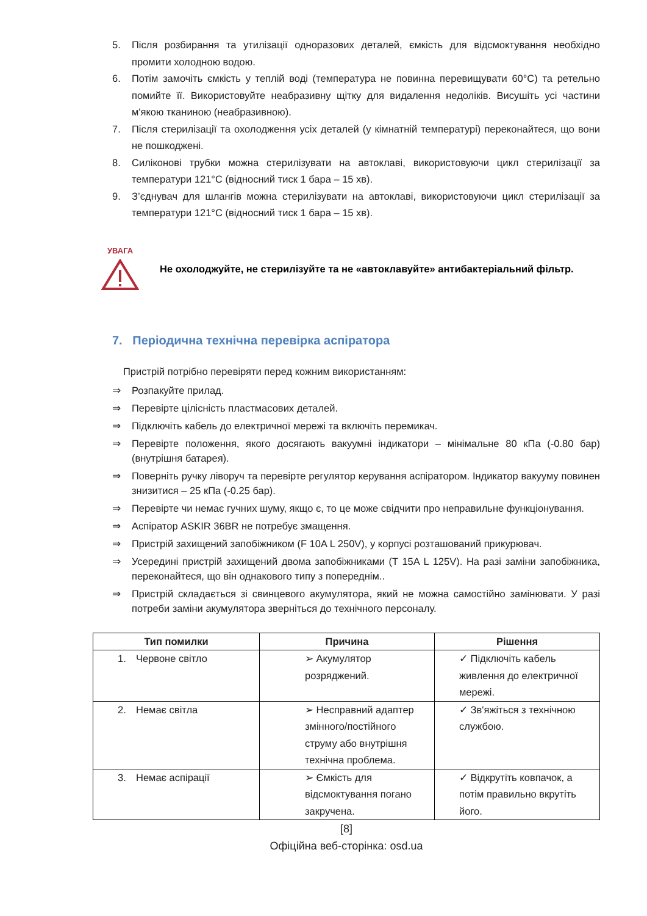5. Після розбирання та утилізації одноразових деталей, ємкість для відсмоктування необхідно промити холодною водою.
6. Потім замочіть ємкість у теплій воді (температура не повинна перевищувати 60°C) та ретельно помийте її. Використовуйте неабразивну щітку для видалення недоліків. Висушіть усі частини м'якою тканиною (неабразивною).
7. Після стерилізації та охолодження усіх деталей (у кімнатній температурі) переконайтеся, що вони не пошкоджені.
8. Силіконові трубки можна стерилізувати на автоклаві, використовуючи цикл стерилізації за температури 121°C (відносний тиск 1 бара – 15 хв).
9. З’єднувач для шлангів можна стерилізувати на автоклаві, використовуючи цикл стерилізації за температури 121°C (відносний тиск 1 бара – 15 хв).
УВАГА
Не охолоджуйте, не стерилізуйте та не «автоклавуйте» антибактеріальний фільтр.
7. Періодична технічна перевірка аспіратора
Пристрій потрібно перевіряти перед кожним використанням:
⇒ Розпакуйте прилад.
⇒ Перевірте цілісність пластмасових деталей.
⇒ Підключіть кабель до електричної мережі та включіть перемикач.
⇒ Перевірте положення, якого досягають вакуумні індикатори – мінімальне 80 кПа (-0.80 бар) (внутрішня батарея).
⇒ Поверніть ручку ліворуч та перевірте регулятор керування аспіратором. Індикатор вакууму повинен знизитися – 25 кПа (-0.25 бар).
⇒ Перевірте чи немає гучних шуму, якщо є, то це може свідчити про неправильне функціонування.
⇒ Аспіратор ASKIR 36BR не потребує змащення.
⇒ Пристрій захищений запобіжником (F 10A L 250V), у корпусі розташований прикурювач.
⇒ Усередині пристрій захищений двома запобіжниками (T 15A L 125V). На разі заміни запобіжника, переконайтеся, що він однакового типу з попереднім..
⇒ Пристрій складається зі свинцевого акумулятора, який не можна самостійно замінювати. У разі потреби заміни акумулятора зверніться до технічного персоналу.
| Тип помилки | Причина | Рішення |
| --- | --- | --- |
| 1. Червоне світло | ➢ Акумулятор розряджений. | ✓ Підключіть кабель живлення до електричної мережі. |
| 2. Немає світла | ➢ Несправний адаптер змінного/постійного струму або внутрішня технічна проблема. | ✓ Зв'яжіться з технічною службою. |
| 3. Немає аспірації | ➢ Ємкість для відсмоктування погано закручена. | ✓ Відкрутіть ковпачок, а потім правильно вкрутіть його. |
[8]
Офіційна веб-сторінка: osd.ua